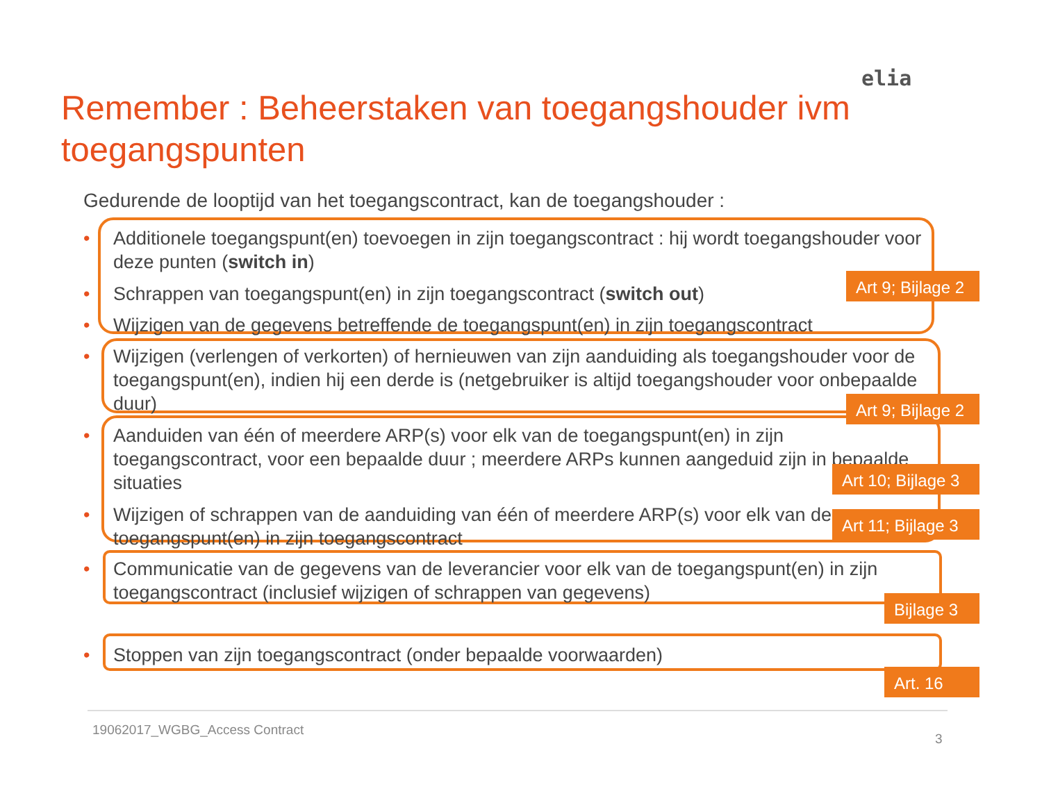elia
Remember : Beheerstaken van toegangshouder ivm toegangspunten
Gedurende de looptijd van het toegangscontract, kan de toegangshouder :
• Additionele toegangspunt(en) toevoegen in zijn toegangscontract : hij wordt toegangshouder voor deze punten (switch in)
• Schrappen van toegangspunt(en) in zijn toegangscontract (switch out)
• Wijzigen van de gegevens betreffende de toegangspunt(en) in zijn toegangscontract
• Wijzigen (verlengen of verkorten) of hernieuwen van zijn aanduiding als toegangshouder voor de toegangspunt(en), indien hij een derde is (netgebruiker is altijd toegangshouder voor onbepaalde duur)
• Aanduiden van één of meerdere ARP(s) voor elk van de toegangspunt(en) in zijn toegangscontract, voor een bepaalde duur ; meerdere ARPs kunnen aangeduid zijn in bepaalde situaties
• Wijzigen of schrappen van de aanduiding van één of meerdere ARP(s) voor elk van de toegangspunt(en) in zijn toegangscontract
• Communicatie van de gegevens van de leverancier voor elk van de toegangspunt(en) in zijn toegangscontract (inclusief wijzigen of schrappen van gegevens)
• Stoppen van zijn toegangscontract (onder bepaalde voorwaarden)
Art 9; Bijlage 2
Art 9; Bijlage 2
Art 10; Bijlage 3
Art 11; Bijlage 3
Bijlage 3
Art. 16
19062017_WGBG_Access Contract
3